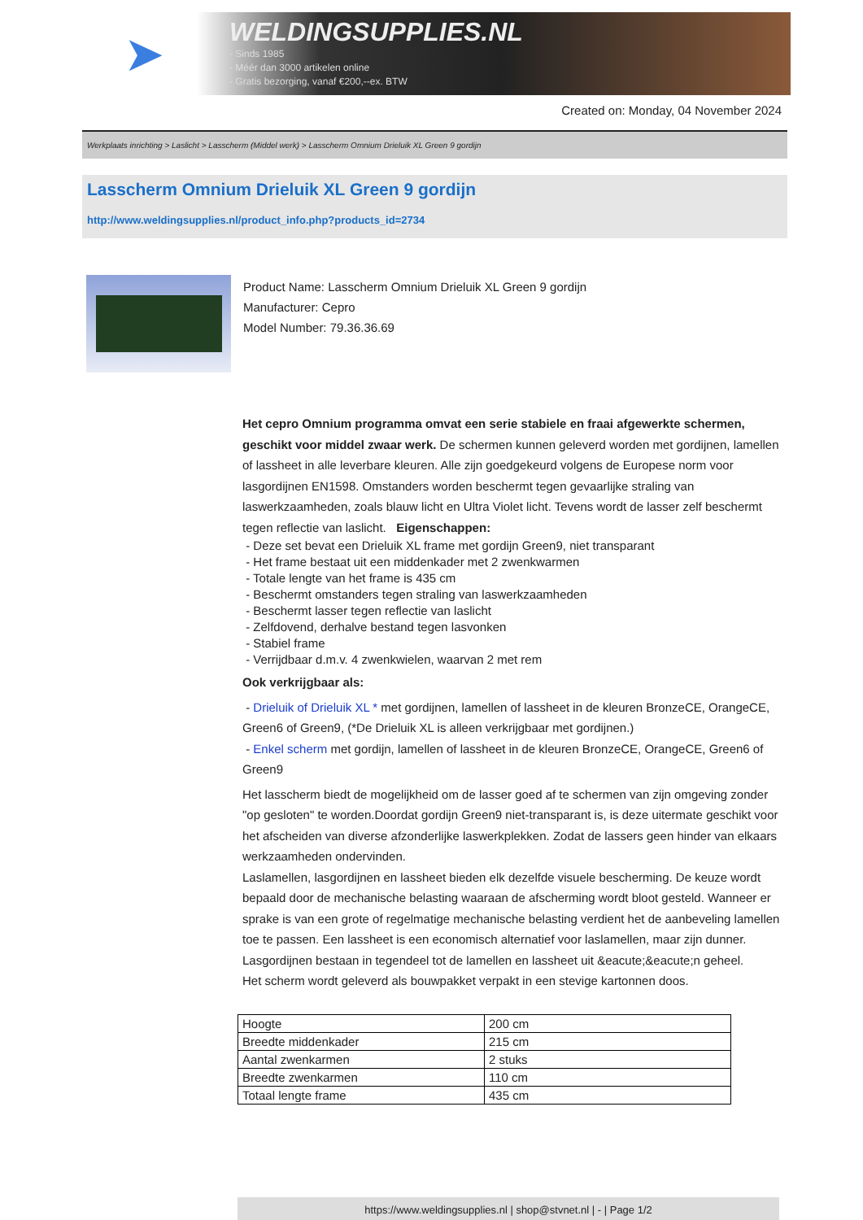➤
WELDINGSUPPLIES.NL
- Sinds 1985
- Méér dan 3000 artikelen online
- Gratis bezorging, vanaf €200,--ex. BTW
Created on: Monday, 04 November 2024
Werkplaats inrichting > Laslicht > Lasscherm (Middel werk) > Lasscherm Omnium Drieluik XL Green 9 gordijn
Lasscherm Omnium Drieluik XL Green 9 gordijn
http://www.weldingsupplies.nl/product_info.php?products_id=2734
Product Name: Lasscherm Omnium Drieluik XL Green 9 gordijn
Manufacturer: Cepro
Model Number: 79.36.36.69
Het cepro Omnium programma omvat een serie stabiele en fraai afgewerkte schermen, geschikt voor middel zwaar werk. De schermen kunnen geleverd worden met gordijnen, lamellen of lassheet in alle leverbare kleuren. Alle zijn goedgekeurd volgens de Europese norm voor lasgordijnen EN1598. Omstanders worden beschermt tegen gevaarlijke straling van laswerkzaamheden, zoals blauw licht en Ultra Violet licht. Tevens wordt de lasser zelf beschermt tegen reflectie van laslicht. Eigenschappen:
- Deze set bevat een Drieluik XL frame met gordijn Green9, niet transparant
- Het frame bestaat uit een middenkader met 2 zwenkwarmen
- Totale lengte van het frame is 435 cm
- Beschermt omstanders tegen straling van laswerkzaamheden
- Beschermt lasser tegen reflectie van laslicht
- Zelfdovend, derhalve bestand tegen lasvonken
- Stabiel frame
- Verrijdbaar d.m.v. 4 zwenkwielen, waarvan 2 met rem
Ook verkrijgbaar als:
- Drieluik of Drieluik XL * met gordijnen, lamellen of lassheet in de kleuren BronzeCE, OrangeCE, Green6 of Green9, (*De Drieluik XL is alleen verkrijgbaar met gordijnen.)
- Enkel scherm met gordijn, lamellen of lassheet in de kleuren BronzeCE, OrangeCE, Green6 of Green9
Het lasscherm biedt de mogelijkheid om de lasser goed af te schermen van zijn omgeving zonder "op gesloten" te worden.Doordat gordijn Green9 niet-transparant is, is deze uitermate geschikt voor het afscheiden van diverse afzonderlijke laswerkplekken. Zodat de lassers geen hinder van elkaars werkzaamheden ondervinden.
Laslamellen, lasgordijnen en lassheet bieden elk dezelfde visuele bescherming. De keuze wordt bepaald door de mechanische belasting waaraan de afscherming wordt bloot gesteld. Wanneer er sprake is van een grote of regelmatige mechanische belasting verdient het de aanbeveling lamellen toe te passen. Een lassheet is een economisch alternatief voor laslamellen, maar zijn dunner. Lasgordijnen bestaan in tegendeel tot de lamellen en lassheet uit &eacute;&eacute;n geheel.
Het scherm wordt geleverd als bouwpakket verpakt in een stevige kartonnen doos.
| Hoogte | 200 cm |
| Breedte middenkader | 215 cm |
| Aantal zwenkarmen | 2 stuks |
| Breedte zwenkarmen | 110 cm |
| Totaal lengte frame | 435 cm |
https://www.weldingsupplies.nl | shop@stvnet.nl | - | Page 1/2